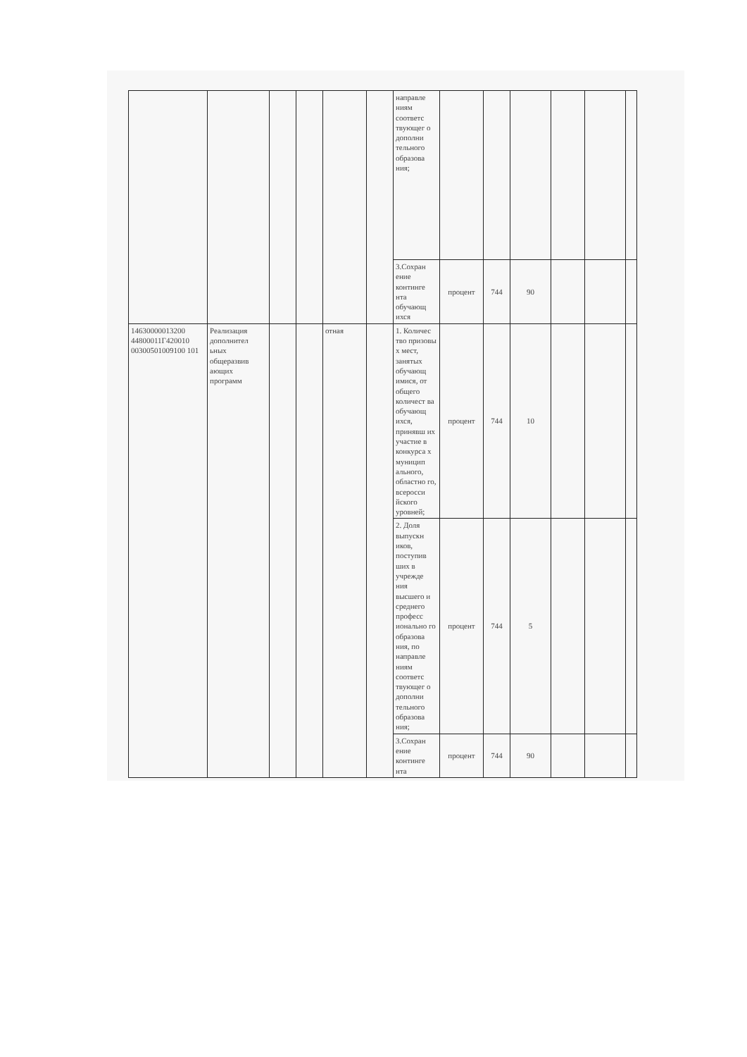| | | | | | | направле ниям соответс твующег о дополни тельного образова ния; | | | | | | |
| | | | | | | 3.Сохран ение континге нта обучающ ихся | процент | 744 | 90 | | | |
| 14630000013200 44800011Г420010 00300501009100 101 | Реализация дополнител ьных общеразвив ающих программ | | | отная | | 1. Количес тво призовы х мест, занятых обучающ имися, от общего количест ва обучающ ихся, принявш их участие в конкурса х муницип ального, областно го, всеросси йского уровней; | процент | 744 | 10 | | | |
| | | | | | | 2. Доля выпускн иков, поступив ших в учрежде ния высшего и среднего професс ионально го образова ния, по направле ниям соответс твующег о дополни тельного образова ния; | процент | 744 | 5 | | | |
| | | | | | | 3.Сохран ение континге нта | процент | 744 | 90 | | | |